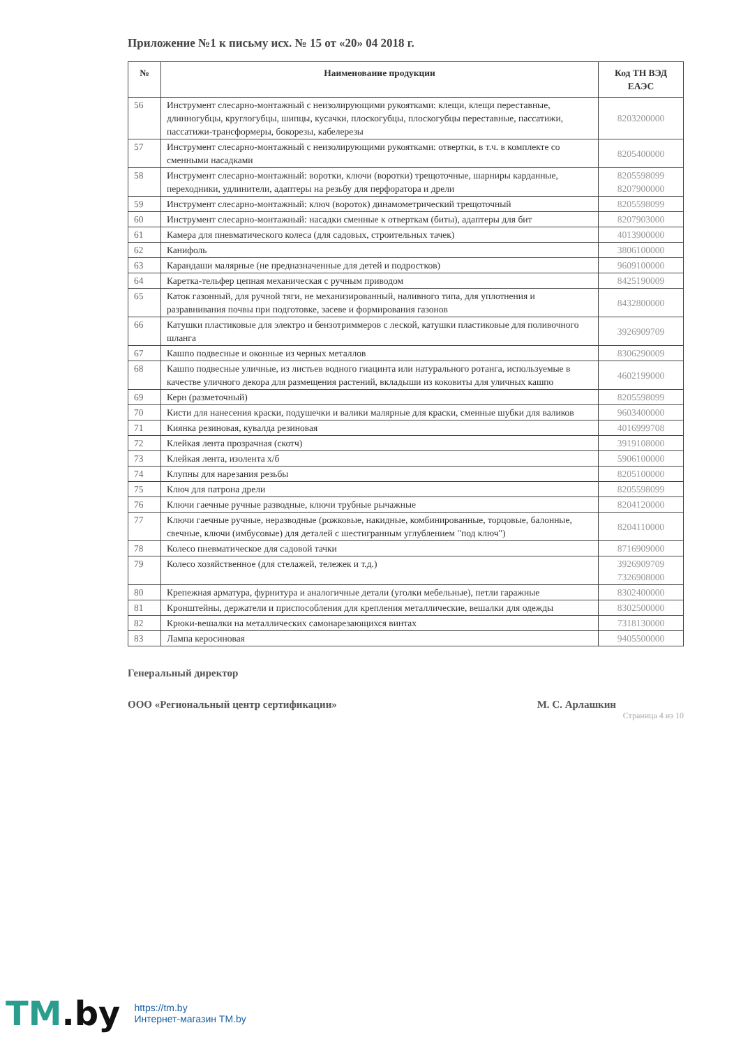Приложение №1 к письму исх. № 15 от «20» 04 2018 г.
| № | Наименование продукции | Код ТН ВЭД ЕАЭС |
| --- | --- | --- |
| 56 | Инструмент слесарно-монтажный с неизолирующими рукоятками: клещи, клещи переставные, длинногубцы, круглогубцы, шипцы, кусачки, плоскогубцы, плоскогубцы переставные, пассатижи, пассатижи-трансформеры, бокорезы, кабелерезы | 8203200000 |
| 57 | Инструмент слесарно-монтажный с неизолирующими рукоятками: отвертки, в т.ч. в комплекте со сменными насадками | 8205400000 |
| 58 | Инструмент слесарно-монтажный: воротки, ключи (воротки) трещоточные, шарниры карданные, переходники, удлинители, адаптеры на резьбу для перфоратора и дрели | 8205598099 8207900000 |
| 59 | Инструмент слесарно-монтажный: ключ (вороток) динамометрический трещоточный | 8205598099 |
| 60 | Инструмент слесарно-монтажный: насадки сменные к отверткам (биты), адаптеры для бит | 8207903000 |
| 61 | Камера для пневматического колеса (для садовых, строительных тачек) | 4013900000 |
| 62 | Канифоль | 3806100000 |
| 63 | Карандаши малярные (не предназначенные для детей и подростков) | 9609100000 |
| 64 | Каретка-тельфер цепная механическая с ручным приводом | 8425190009 |
| 65 | Каток газонный, для ручной тяги, не механизированный, наливного типа, для уплотнения и разравнивания почвы при подготовке, засеве и формирования газонов | 8432800000 |
| 66 | Катушки пластиковые для электро и бензотриммеров с леской, катушки пластиковые для поливочного шланга | 3926909709 |
| 67 | Кашпо подвесные и оконные из черных металлов | 8306290009 |
| 68 | Кашпо подвесные уличные, из листьев водного гиацинта или натурального ротанга, используемые в качестве уличного декора для размещения растений, вкладыши из коковиты для уличных кашпо | 4602199000 |
| 69 | Керн (разметочный) | 8205598099 |
| 70 | Кисти для нанесения краски, подушечки и валики малярные для краски, сменные шубки для валиков | 9603400000 |
| 71 | Киянка резиновая, кувалда резиновая | 4016999708 |
| 72 | Клейкая лента прозрачная (скотч) | 3919108000 |
| 73 | Клейкая лента, изолента х/б | 5906100000 |
| 74 | Клупны для нарезания резьбы | 8205100000 |
| 75 | Ключ для патрона дрели | 8205598099 |
| 76 | Ключи гаечные ручные разводные, ключи трубные рычажные | 8204120000 |
| 77 | Ключи гаечные ручные, неразводные (рожковые, накидные, комбинированные, торцовые, балонные, свечные, ключи (имбусовые) для деталей с шестигранным углублением "под ключ") | 8204110000 |
| 78 | Колесо пневматическое для садовой тачки | 8716909000 |
| 79 | Колесо хозяйственное (для стелажей, тележек и т.д.) | 3926909709 7326908000 |
| 80 | Крепежная арматура, фурнитура и аналогичные детали (уголки мебельные), петли гаражные | 8302400000 |
| 81 | Кронштейны, держатели и приспособления для крепления металлические, вешалки для одежды | 8302500000 |
| 82 | Крюки-вешалки на металлических самонарезающихся винтах | 7318130000 |
| 83 | Лампа керосиновая | 9405500000 |
Генеральный директор
ООО «Региональный центр сертификации» М. С. Арлашкин
Страница 4 из 10
TM.by
https://tm.by
Интернет-магазин TM.by